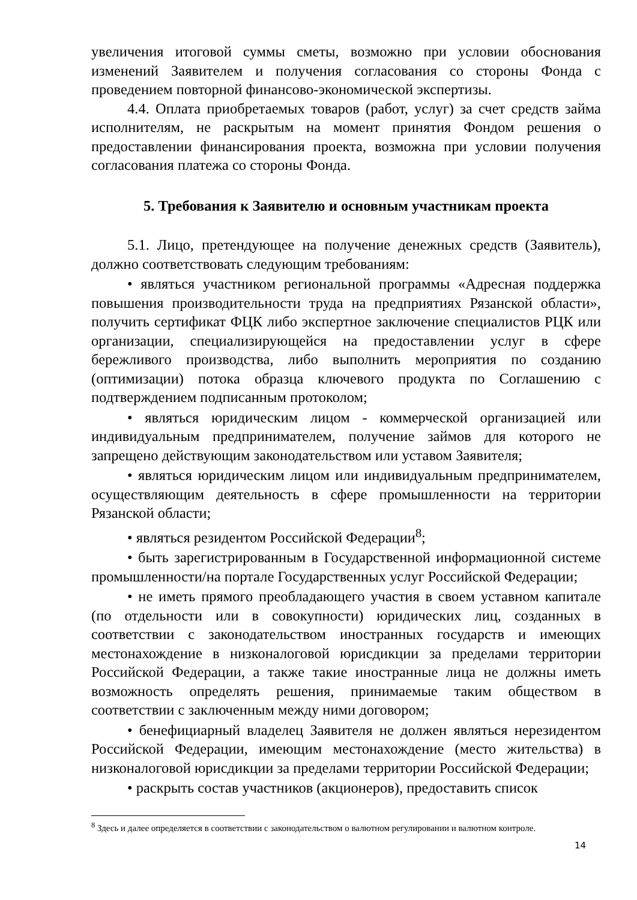увеличения итоговой суммы сметы, возможно при условии обоснования изменений Заявителем и получения согласования со стороны Фонда с проведением повторной финансово-экономической экспертизы.
4.4. Оплата приобретаемых товаров (работ, услуг) за счет средств займа исполнителям, не раскрытым на момент принятия Фондом решения о предоставлении финансирования проекта, возможна при условии получения согласования платежа со стороны Фонда.
5. Требования к Заявителю и основным участникам проекта
5.1. Лицо, претендующее на получение денежных средств (Заявитель), должно соответствовать следующим требованиям:
• являться участником региональной программы «Адресная поддержка повышения производительности труда на предприятиях Рязанской области», получить сертификат ФЦК либо экспертное заключение специалистов РЦК или организации, специализирующейся на предоставлении услуг в сфере бережливого производства, либо выполнить мероприятия по созданию (оптимизации) потока образца ключевого продукта по Соглашению с подтверждением подписанным протоколом;
• являться юридическим лицом - коммерческой организацией или индивидуальным предпринимателем, получение займов для которого не запрещено действующим законодательством или уставом Заявителя;
• являться юридическим лицом или индивидуальным предпринимателем, осуществляющим деятельность в сфере промышленности на территории Рязанской области;
• являться резидентом Российской Федерации<sup>8</sup>;
• быть зарегистрированным в Государственной информационной системе промышленности/на портале Государственных услуг Российской Федерации;
• не иметь прямого преобладающего участия в своем уставном капитале (по отдельности или в совокупности) юридических лиц, созданных в соответствии с законодательством иностранных государств и имеющих местонахождение в низконалоговой юрисдикции за пределами территории Российской Федерации, а также такие иностранные лица не должны иметь возможность определять решения, принимаемые таким обществом в соответствии с заключенным между ними договором;
• бенефициарный владелец Заявителя не должен являться нерезидентом Российской Федерации, имеющим местонахождение (место жительства) в низконалоговой юрисдикции за пределами территории Российской Федерации;
• раскрыть состав участников (акционеров), предоставить список
<sup>8</sup> Здесь и далее определяется в соответствии с законодательством о валютном регулировании и валютном контроле.
14